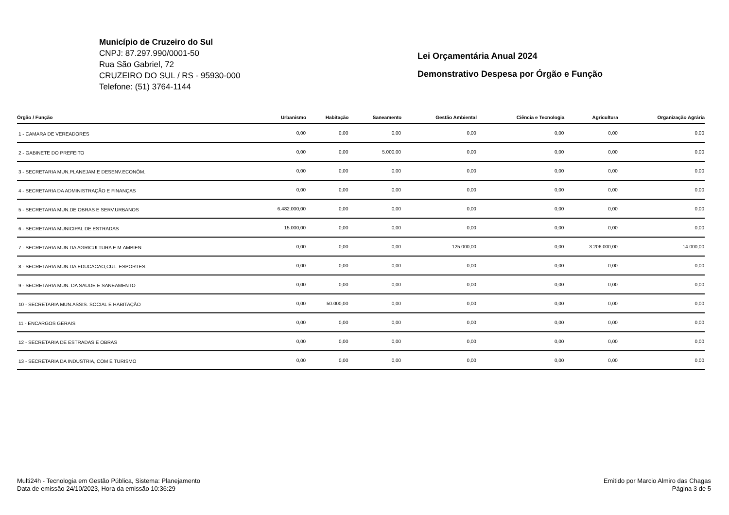Município de Cruzeiro do Sul
CNPJ: 87.297.990/0001-50
Rua São Gabriel, 72
CRUZEIRO DO SUL / RS - 95930-000
Telefone: (51) 3764-1144
Lei Orçamentária Anual 2024
Demonstrativo Despesa por Órgão e Função
| Órgão / Função | Urbanismo | Habitação | Saneamento | Gestão Ambiental | Ciência e Tecnologia | Agricultura | Organização Agrária |
| --- | --- | --- | --- | --- | --- | --- | --- |
| 1 - CAMARA DE VEREADORES | 0,00 | 0,00 | 0,00 | 0,00 | 0,00 | 0,00 | 0,00 |
| 2 - GABINETE DO PREFEITO | 0,00 | 0,00 | 5.000,00 | 0,00 | 0,00 | 0,00 | 0,00 |
| 3 - SECRETARIA MUN.PLANEJAM.E DESENV.ECONÔM. | 0,00 | 0,00 | 0,00 | 0,00 | 0,00 | 0,00 | 0,00 |
| 4 - SECRETARIA DA ADMINISTRAÇÃO E FINANÇAS | 0,00 | 0,00 | 0,00 | 0,00 | 0,00 | 0,00 | 0,00 |
| 5 - SECRETARIA MUN.DE OBRAS E SERV.URBANOS | 6.482.000,00 | 0,00 | 0,00 | 0,00 | 0,00 | 0,00 | 0,00 |
| 6 - SECRETARIA MUNICIPAL DE ESTRADAS | 15.000,00 | 0,00 | 0,00 | 0,00 | 0,00 | 0,00 | 0,00 |
| 7 - SECRETARIA MUN.DA AGRICULTURA E M.AMBIEN | 0,00 | 0,00 | 0,00 | 125.000,00 | 0,00 | 3.206.000,00 | 14.000,00 |
| 8 - SECRETARIA MUN.DA EDUCACAO,CUL. ESPORTES | 0,00 | 0,00 | 0,00 | 0,00 | 0,00 | 0,00 | 0,00 |
| 9 - SECRETARIA MUN. DA SAUDE E SANEAMENTO | 0,00 | 0,00 | 0,00 | 0,00 | 0,00 | 0,00 | 0,00 |
| 10 - SECRETARIA MUN.ASSIS. SOCIAL E HABITAÇÃO | 0,00 | 50.000,00 | 0,00 | 0,00 | 0,00 | 0,00 | 0,00 |
| 11 - ENCARGOS GERAIS | 0,00 | 0,00 | 0,00 | 0,00 | 0,00 | 0,00 | 0,00 |
| 12 - SECRETARIA DE ESTRADAS E OBRAS | 0,00 | 0,00 | 0,00 | 0,00 | 0,00 | 0,00 | 0,00 |
| 13 - SECRETARIA DA INDUSTRIA, COM E TURISMO | 0,00 | 0,00 | 0,00 | 0,00 | 0,00 | 0,00 | 0,00 |
Multi24h - Tecnologia em Gestão Pública, Sistema: Planejamento
Data de emissão 24/10/2023, Hora da emissão 10:36:29
Emitido por Marcio Almiro das Chagas
Página 3 de 5